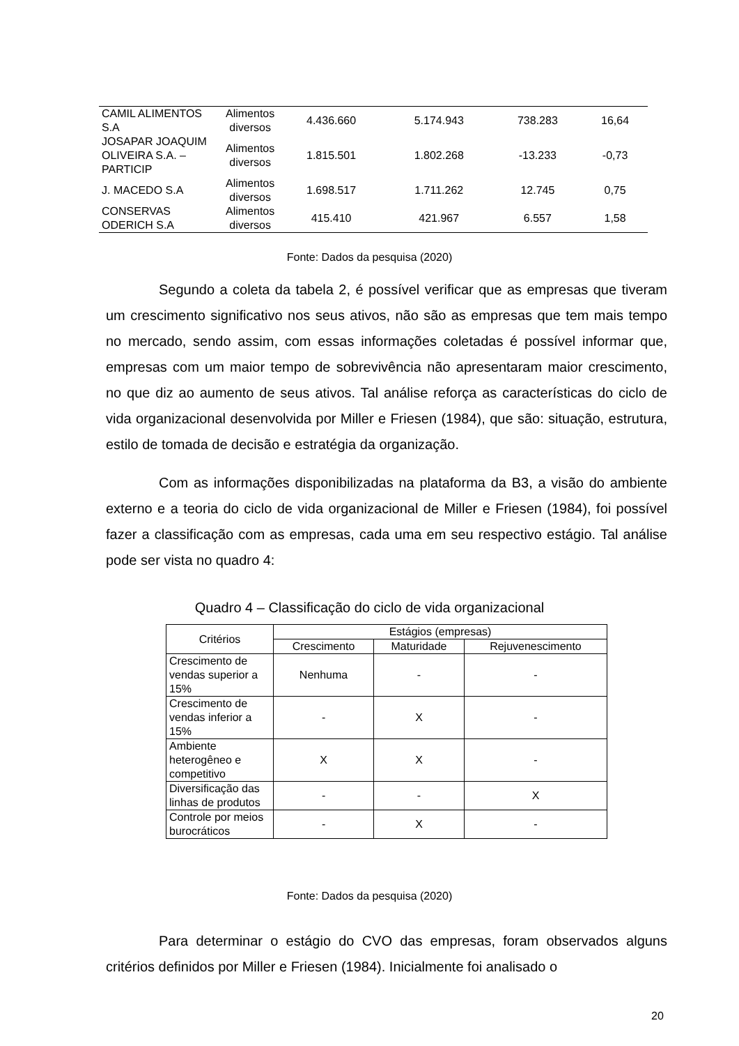| CAMIL ALIMENTOS S.A | Alimentos diversos | 4.436.660 | 5.174.943 | 738.283 | 16,64 |
| JOSAPAR JOAQUIM OLIVEIRA S.A. – PARTICIP | Alimentos diversos | 1.815.501 | 1.802.268 | -13.233 | -0,73 |
| J. MACEDO S.A | Alimentos diversos | 1.698.517 | 1.711.262 | 12.745 | 0,75 |
| CONSERVAS ODERICH S.A | Alimentos diversos | 415.410 | 421.967 | 6.557 | 1,58 |
Fonte: Dados da pesquisa (2020)
Segundo a coleta da tabela 2, é possível verificar que as empresas que tiveram um crescimento significativo nos seus ativos, não são as empresas que tem mais tempo no mercado, sendo assim, com essas informações coletadas é possível informar que, empresas com um maior tempo de sobrevivência não apresentaram maior crescimento, no que diz ao aumento de seus ativos. Tal análise reforça as características do ciclo de vida organizacional desenvolvida por Miller e Friesen (1984), que são: situação, estrutura, estilo de tomada de decisão e estratégia da organização.
Com as informações disponibilizadas na plataforma da B3, a visão do ambiente externo e a teoria do ciclo de vida organizacional de Miller e Friesen (1984), foi possível fazer a classificação com as empresas, cada uma em seu respectivo estágio. Tal análise pode ser vista no quadro 4:
Quadro 4 – Classificação do ciclo de vida organizacional
| Critérios | Estágios (empresas) | | |
| --- | --- | --- | --- |
| | Crescimento | Maturidade | Rejuvenescimento |
| Crescimento de vendas superior a 15% | Nenhuma | - | - |
| Crescimento de vendas inferior a 15% | - | X | - |
| Ambiente heterogêneo e competitivo | X | X | - |
| Diversificação das linhas de produtos | - | - | X |
| Controle por meios burocráticos | - | X | - |
Fonte: Dados da pesquisa (2020)
Para determinar o estágio do CVO das empresas, foram observados alguns critérios definidos por Miller e Friesen (1984). Inicialmente foi analisado o
20